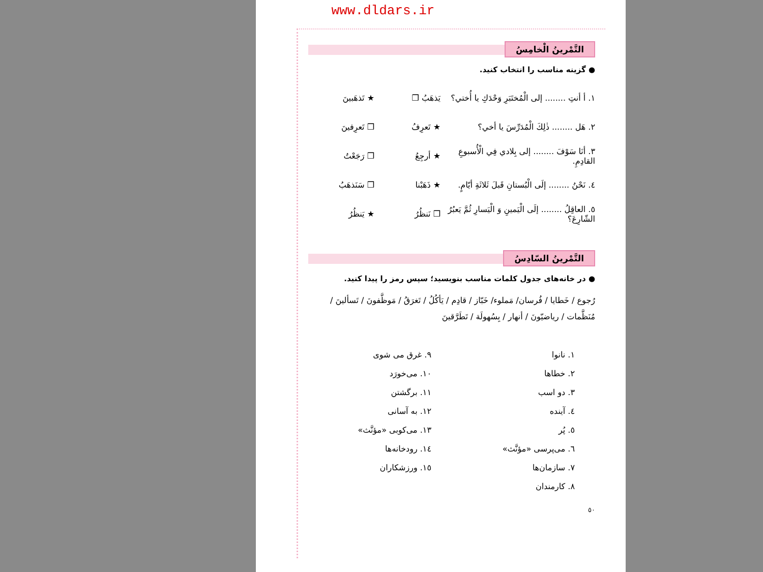www.dldars.ir
التَّمْرینُ الْخامِسُ
● گزینه مناسب را انتخاب کنید.
١. أ أنتِ ........ إلى الْمُختَبَرِ وَحْدَكِ يا أُختي؟ يَذهَبُ ❒ ★ تَذهَبينَ
٢. هَل ........ ذٰلِكَ الْمُدَرِّسَ يا أخي؟ ★ تَعرِفُ ❒ تَعرِفينَ
٣. أنَا سَوْفَ ........ إلى بِلادي فِي الْأُسبوعِ القادِمِ. ★ أرجِعُ ❒ رَجَعْتُ
٤. نَحْنُ ........ إلَى الْبُستانِ قَبلَ ثَلاثَةِ أيّامٍ. ★ ذَهَبْنا ❒ سَنَذهَبُ
٥. العاقِلُ ........ إلَى الْيَمينِ وَ الْيَسارِ ثُمَّ يَعبُرُ الشّارِعَ؟ ❒ نَنظُرُ ★ يَنظُرُ
التَّمْرینُ السّادِسُ
● در خانه‌های جدول کلمات مناسب بنویسید؛ سپس رمز را پیدا کنید.
رُجوع / خَطايا / فُرسان/ مَملوء/ خَبّاز / قادِم / يَأكُلُ / تَغرَقُ / مَوظَّفونَ / تَسألينَ /
مُنَظَّمات / رياضيّونَ / أنهار / بِسُهولَة / تَطَرَّقينَ
١. نانوا
٢. خطاها
٣. دو اسب
٤. آینده
٥. پُر
٦. می‌پرسی «مؤنَّث»
٧. سازمان‌ها
٨. کارمندان
٩. غرق می شوی
١٠. می‌خورَد
١١. برگشتن
١٢. به آسانی
١٣. می‌کوبی «مؤنَّث»
١٤. رودخانه‌ها
١٥. ورزشکاران
٥٠